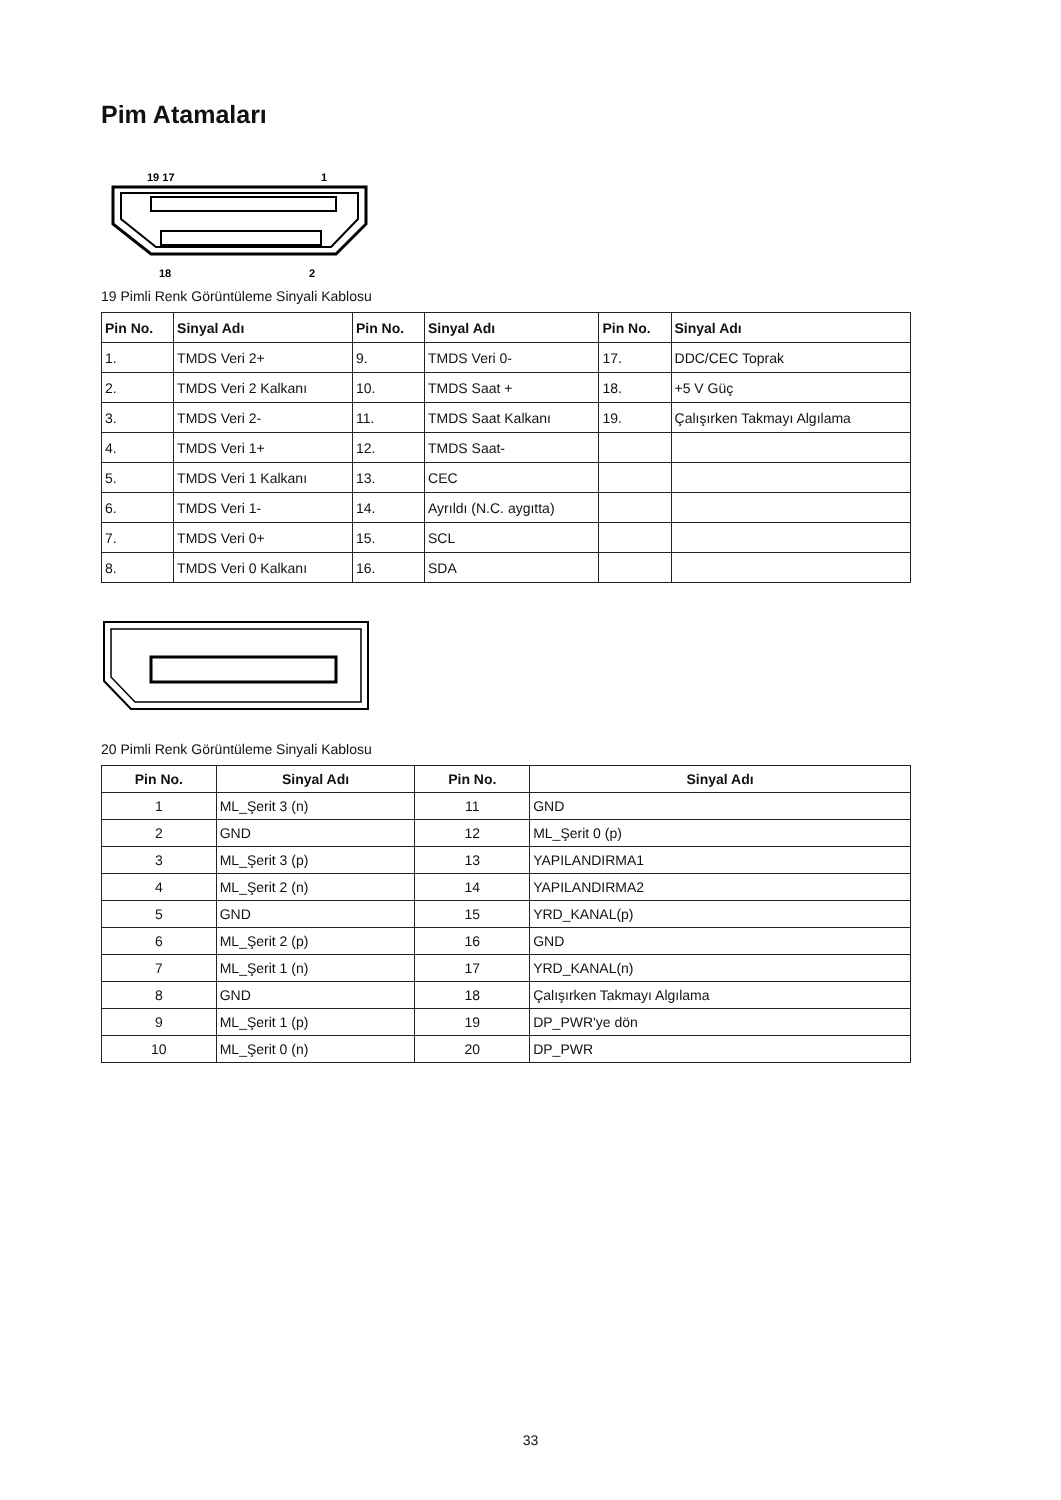Pim Atamaları
19 17
1
18
2
19 Pimli Renk Görüntüleme Sinyali Kablosu
| Pin No. | Sinyal Adı | Pin No. | Sinyal Adı | Pin No. | Sinyal Adı |
| --- | --- | --- | --- | --- | --- |
| 1. | TMDS Veri 2+ | 9. | TMDS Veri 0- | 17. | DDC/CEC Toprak |
| 2. | TMDS Veri 2 Kalkanı | 10. | TMDS Saat + | 18. | +5 V Güç |
| 3. | TMDS Veri 2- | 11. | TMDS Saat Kalkanı | 19. | Çalışırken Takmayı Algılama |
| 4. | TMDS Veri 1+ | 12. | TMDS Saat- | | |
| 5. | TMDS Veri 1 Kalkanı | 13. | CEC | | |
| 6. | TMDS Veri 1- | 14. | Ayrıldı (N.C. aygıtta) | | |
| 7. | TMDS Veri 0+ | 15. | SCL | | |
| 8. | TMDS Veri 0 Kalkanı | 16. | SDA | | |
20 Pimli Renk Görüntüleme Sinyali Kablosu
| Pin No. | Sinyal Adı | Pin No. | Sinyal Adı |
| --- | --- | --- | --- |
| 1 | ML_Şerit 3 (n) | 11 | GND |
| 2 | GND | 12 | ML_Şerit 0 (p) |
| 3 | ML_Şerit 3 (p) | 13 | YAPILANDIRMA1 |
| 4 | ML_Şerit 2 (n) | 14 | YAPILANDIRMA2 |
| 5 | GND | 15 | YRD_KANAL(p) |
| 6 | ML_Şerit 2 (p) | 16 | GND |
| 7 | ML_Şerit 1 (n) | 17 | YRD_KANAL(n) |
| 8 | GND | 18 | Çalışırken Takmayı Algılama |
| 9 | ML_Şerit 1 (p) | 19 | DP_PWR'ye dön |
| 10 | ML_Şerit 0 (n) | 20 | DP_PWR |
33